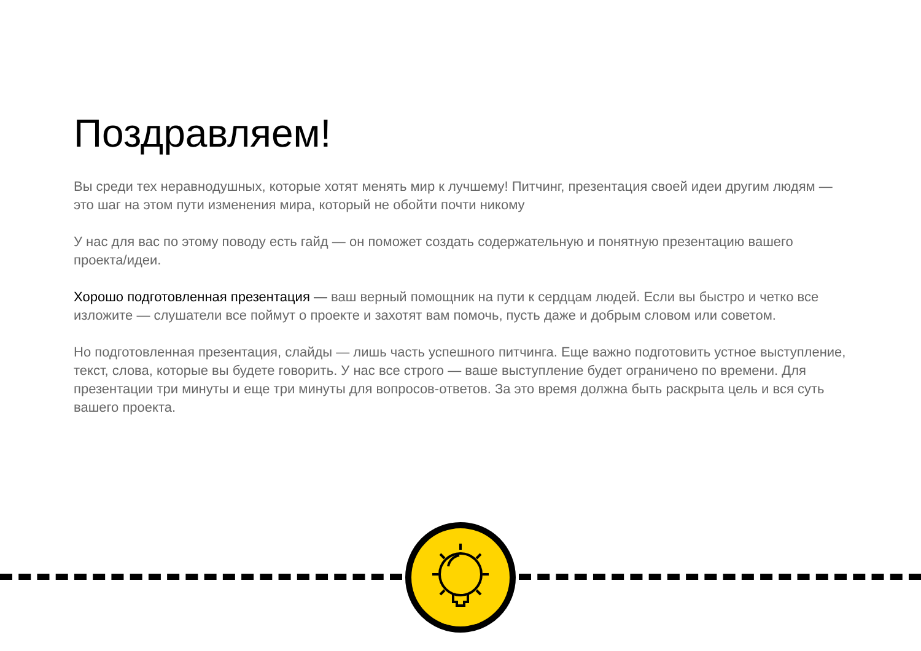Поздравляем!
Вы среди тех неравнодушных, которые хотят менять мир к лучшему! Питчинг, презентация своей идеи другим людям — это шаг на этом пути изменения мира, который не обойти почти никому
У нас для вас по этому поводу есть гайд — он поможет создать содержательную и понятную презентацию вашего проекта/идеи.
Хорошо подготовленная презентация — ваш верный помощник на пути к сердцам людей. Если вы быстро и четко все изложите — слушатели все поймут о проекте и захотят вам помочь, пусть даже и добрым словом или советом.
Но подготовленная презентация, слайды — лишь часть успешного питчинга. Еще важно подготовить устное выступление, текст, слова, которые вы будете говорить. У нас все строго — ваше выступление будет ограничено по времени. Для презентации три минуты и еще три минуты для вопросов-ответов. За это время должна быть раскрыта цель и вся суть вашего проекта.